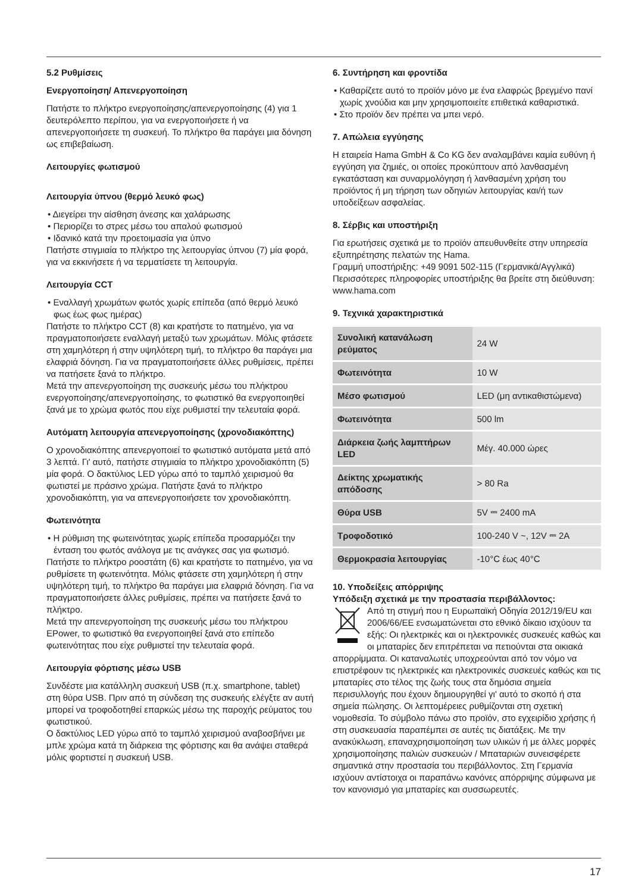5.2 Ρυθμίσεις
Ενεργοποίηση/ Απενεργοποίηση
Πατήστε το πλήκτρο ενεργοποίησης/απενεργοποίησης (4) για 1 δευτερόλεπτο περίπου, για να ενεργοποιήσετε ή να απενεργοποιήσετε τη συσκευή. Το πλήκτρο θα παράγει μια δόνηση ως επιβεβαίωση.
Λειτουργίες φωτισμού
Λειτουργία ύπνου (θερμό λευκό φως)
• Διεγείρει την αίσθηση άνεσης και χαλάρωσης
• Περιορίζει το στρες μέσω του απαλού φωτισμού
• Ιδανικό κατά την προετοιμασία για ύπνο
Πατήστε στιγμιαία το πλήκτρο της λειτουργίας ύπνου (7) μία φορά, για να εκκινήσετε ή να τερματίσετε τη λειτουργία.
Λειτουργία CCT
• Εναλλαγή χρωμάτων φωτός χωρίς επίπεδα (από θερμό λευκό φως έως φως ημέρας)
Πατήστε το πλήκτρο CCT (8) και κρατήστε το πατημένο, για να πραγματοποιήσετε εναλλαγή μεταξύ των χρωμάτων. Μόλις φτάσετε στη χαμηλότερη ή στην υψηλότερη τιμή, το πλήκτρο θα παράγει μια ελαφριά δόνηση. Για να πραγματοποιήσετε άλλες ρυθμίσεις, πρέπει να πατήσετε ξανά το πλήκτρο.
Μετά την απενεργοποίηση της συσκευής μέσω του πλήκτρου ενεργοποίησης/απενεργοποίησης, το φωτιστικό θα ενεργοποιηθεί ξανά με το χρώμα φωτός που είχε ρυθμιστεί την τελευταία φορά.
Αυτόματη λειτουργία απενεργοποίησης (χρονοδιακόπτης)
Ο χρονοδιακόπτης απενεργοποιεί το φωτιστικό αυτόματα μετά από 3 λεπτά. Γι' αυτό, πατήστε στιγμιαία το πλήκτρο χρονοδιακόπτη (5) μία φορά. Ο δακτύλιος LED γύρω από το ταμπλό χειρισμού θα φωτιστεί με πράσινο χρώμα. Πατήστε ξανά το πλήκτρο χρονοδιακόπτη, για να απενεργοποιήσετε τον χρονοδιακόπτη.
Φωτεινότητα
• Η ρύθμιση της φωτεινότητας χωρίς επίπεδα προσαρμόζει την ένταση του φωτός ανάλογα με τις ανάγκες σας για φωτισμό.
Πατήστε το πλήκτρο ροοστάτη (6) και κρατήστε το πατημένο, για να ρυθμίσετε τη φωτεινότητα. Μόλις φτάσετε στη χαμηλότερη ή στην υψηλότερη τιμή, το πλήκτρο θα παράγει μια ελαφριά δόνηση. Για να πραγματοποιήσετε άλλες ρυθμίσεις, πρέπει να πατήσετε ξανά το πλήκτρο.
Μετά την απενεργοποίηση της συσκευής μέσω του πλήκτρου EPower, το φωτιστικό θα ενεργοποιηθεί ξανά στο επίπεδο φωτεινότητας που είχε ρυθμιστεί την τελευταία φορά.
Λειτουργία φόρτισης μέσω USB
Συνδέστε μια κατάλληλη συσκευή USB (π.χ. smartphone, tablet) στη θύρα USB. Πριν από τη σύνδεση της συσκευής ελέγξτε αν αυτή μπορεί να τροφοδοτηθεί επαρκώς μέσω της παροχής ρεύματος του φωτιστικού.
Ο δακτύλιος LED γύρω από το ταμπλό χειρισμού αναβοσβήνει με μπλε χρώμα κατά τη διάρκεια της φόρτισης και θα ανάψει σταθερά μόλις φορτιστεί η συσκευή USB.
6. Συντήρηση και φροντίδα
• Καθαρίζετε αυτό το προϊόν μόνο με ένα ελαφρώς βρεγμένο πανί χωρίς χνούδια και μην χρησιμοποιείτε επιθετικά καθαριστικά.
• Στο προϊόν δεν πρέπει να μπει νερό.
7. Απώλεια εγγύησης
Η εταιρεία Hama GmbH & Co KG δεν αναλαμβάνει καμία ευθύνη ή εγγύηση για ζημιές, οι οποίες προκύπτουν από λανθασμένη εγκατάσταση και συναρμολόγηση ή λανθασμένη χρήση του προϊόντος ή μη τήρηση των οδηγιών λειτουργίας και/ή των υποδείξεων ασφαλείας.
8. Σέρβις και υποστήριξη
Για ερωτήσεις σχετικά με το προϊόν απευθυνθείτε στην υπηρεσία εξυπηρέτησης πελατών της Hama.
Γραμμή υποστήριξης: +49 9091 502-115 (Γερμανικά/Αγγλικά)
Περισσότερες πληροφορίες υποστήριξης θα βρείτε στη διεύθυνση: www.hama.com
9. Τεχνικά χαρακτηριστικά
| Συνολική κατανάλωση ρεύματος | 24 W |
| Φωτεινότητα | 10 W |
| Μέσο φωτισμού | LED (μη αντικαθιστώμενα) |
| Φωτεινότητα | 500 lm |
| Διάρκεια ζωής λαμπτήρων LED | Μέγ. 40.000 ώρες |
| Δείκτης χρωματικής απόδοσης | > 80 Ra |
| Θύρα USB | 5V ⎓ 2400 mA |
| Τροφοδοτικό | 100-240 V ~, 12V ⎓ 2A |
| Θερμοκρασία λειτουργίας | -10°C έως 40°C |
10. Υποδείξεις απόρριψης
Υπόδειξη σχετικά με την προστασία περιβάλλοντος:
Από τη στιγμή που η Ευρωπαϊκή Οδηγία 2012/19/EU και 2006/66/ΕΕ ενσωματώνεται στο εθνικό δίκαιο ισχύουν τα εξής: Οι ηλεκτρικές και οι ηλεκτρονικές συσκευές καθώς και οι μπαταρίες δεν επιτρέπεται να πετιούνται στα οικιακά απορρίμματα. Οι καταναλωτές υποχρεούνται από τον νόμο να επιστρέφουν τις ηλεκτρικές και ηλεκτρονικές συσκευές καθώς και τις μπαταρίες στο τέλος της ζωής τους στα δημόσια σημεία περισυλλογής που έχουν δημιουργηθεί γι' αυτό το σκοπό ή στα σημεία πώλησης. Οι λεπτομέρειες ρυθμίζονται στη σχετική νομοθεσία. Το σύμβολο πάνω στο προϊόν, στο εγχειρίδιο χρήσης ή στη συσκευασία παραπέμπει σε αυτές τις διατάξεις. Με την ανακύκλωση, επαναχρησιμοποίηση των υλικών ή με άλλες μορφές χρησιμοποίησης παλιών συσκευών / Μπαταριών συνεισφέρετε σημαντικά στην προστασία του περιβάλλοντος. Στη Γερμανία ισχύουν αντίστοιχα οι παραπάνω κανόνες απόρριψης σύμφωνα με τον κανονισμό για μπαταρίες και συσσωρευτές.
17